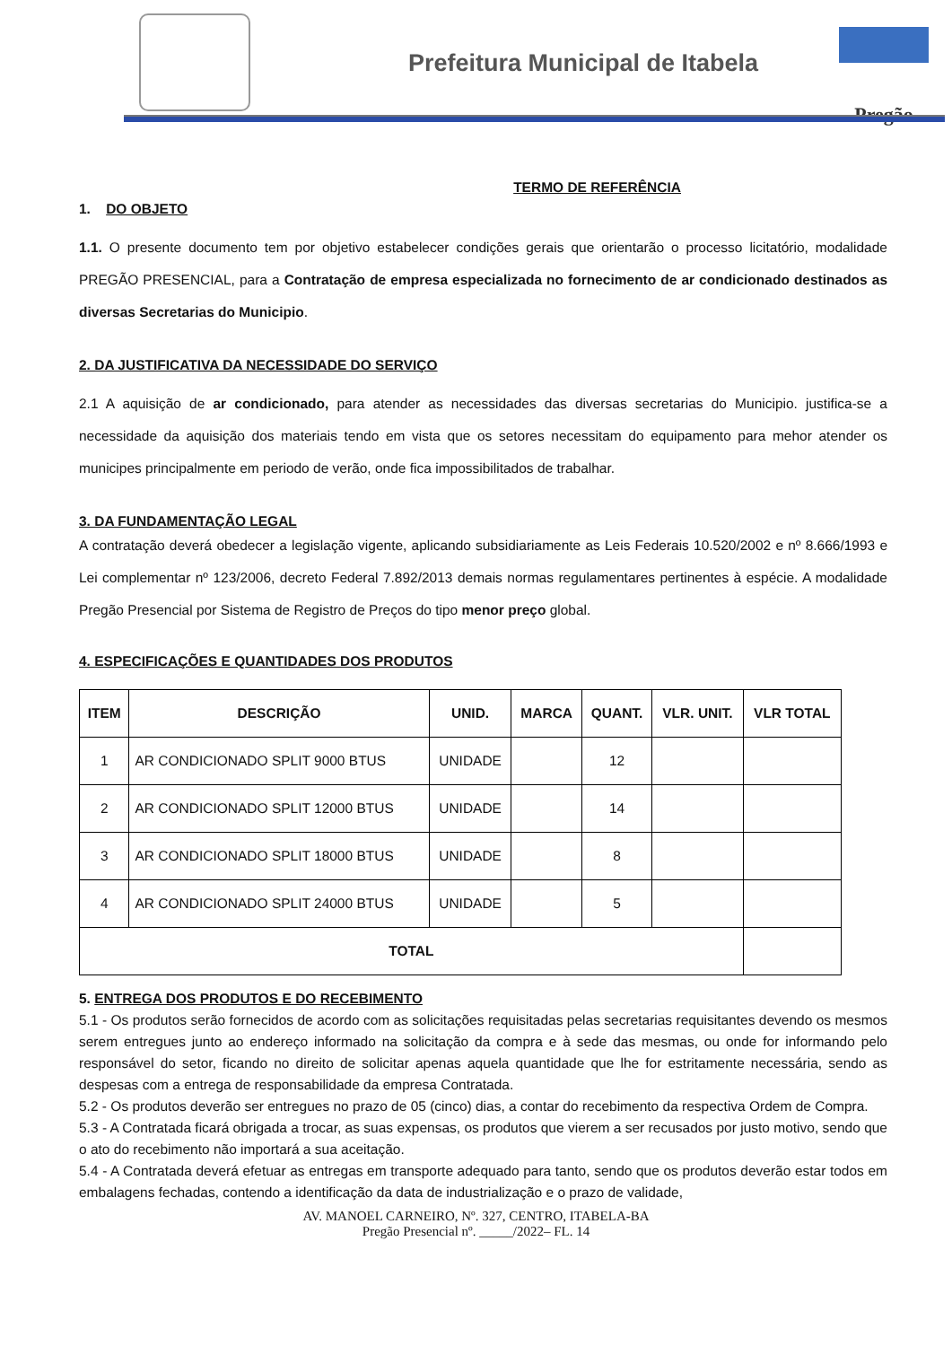Prefeitura Municipal de Itabela
Pregão
TERMO DE REFERÊNCIA
1. DO OBJETO
1.1. O presente documento tem por objetivo estabelecer condições gerais que orientarão o processo licitatório, modalidade PREGÃO PRESENCIAL, para a Contratação de empresa especializada no fornecimento de ar condicionado destinados as diversas Secretarias do Municipio.
2. DA JUSTIFICATIVA DA NECESSIDADE DO SERVIÇO
2.1 A aquisição de ar condicionado, para atender as necessidades das diversas secretarias do Municipio. justifica-se a necessidade da aquisição dos materiais tendo em vista que os setores necessitam do equipamento para mehor atender os municipes principalmente em periodo de verão, onde fica impossibilitados de trabalhar.
3. DA FUNDAMENTAÇÃO LEGAL
A contratação deverá obedecer a legislação vigente, aplicando subsidiariamente as Leis Federais 10.520/2002 e nº 8.666/1993 e Lei complementar nº 123/2006, decreto Federal 7.892/2013 demais normas regulamentares pertinentes à espécie. A modalidade Pregão Presencial por Sistema de Registro de Preços do tipo menor preço global.
4. ESPECIFICAÇÕES E QUANTIDADES DOS PRODUTOS
| ITEM | DESCRIÇÃO | UNID. | MARCA | QUANT. | VLR. UNIT. | VLR TOTAL |
| --- | --- | --- | --- | --- | --- | --- |
| 1 | AR CONDICIONADO SPLIT 9000 BTUS | UNIDADE | | 12 | | |
| 2 | AR CONDICIONADO SPLIT 12000 BTUS | UNIDADE | | 14 | | |
| 3 | AR CONDICIONADO SPLIT 18000 BTUS | UNIDADE | | 8 | | |
| 4 | AR CONDICIONADO SPLIT 24000 BTUS | UNIDADE | | 5 | | |
| TOTAL | | | | | | |
5. ENTREGA DOS PRODUTOS E DO RECEBIMENTO
5.1 - Os produtos serão fornecidos de acordo com as solicitações requisitadas pelas secretarias requisitantes devendo os mesmos serem entregues junto ao endereço informado na solicitação da compra e à sede das mesmas, ou onde for informando pelo responsável do setor, ficando no direito de solicitar apenas aquela quantidade que lhe for estritamente necessária, sendo as despesas com a entrega de responsabilidade da empresa Contratada.
5.2 - Os produtos deverão ser entregues no prazo de 05 (cinco) dias, a contar do recebimento da respectiva Ordem de Compra.
5.3 - A Contratada ficará obrigada a trocar, as suas expensas, os produtos que vierem a ser recusados por justo motivo, sendo que o ato do recebimento não importará a sua aceitação.
5.4 - A Contratada deverá efetuar as entregas em transporte adequado para tanto, sendo que os produtos deverão estar todos em embalagens fechadas, contendo a identificação da data de industrialização e o prazo de validade,
AV. MANOEL CARNEIRO, Nº. 327, CENTRO, ITABELA-BA
Pregão Presencial nº. _____/2022– FL. 14